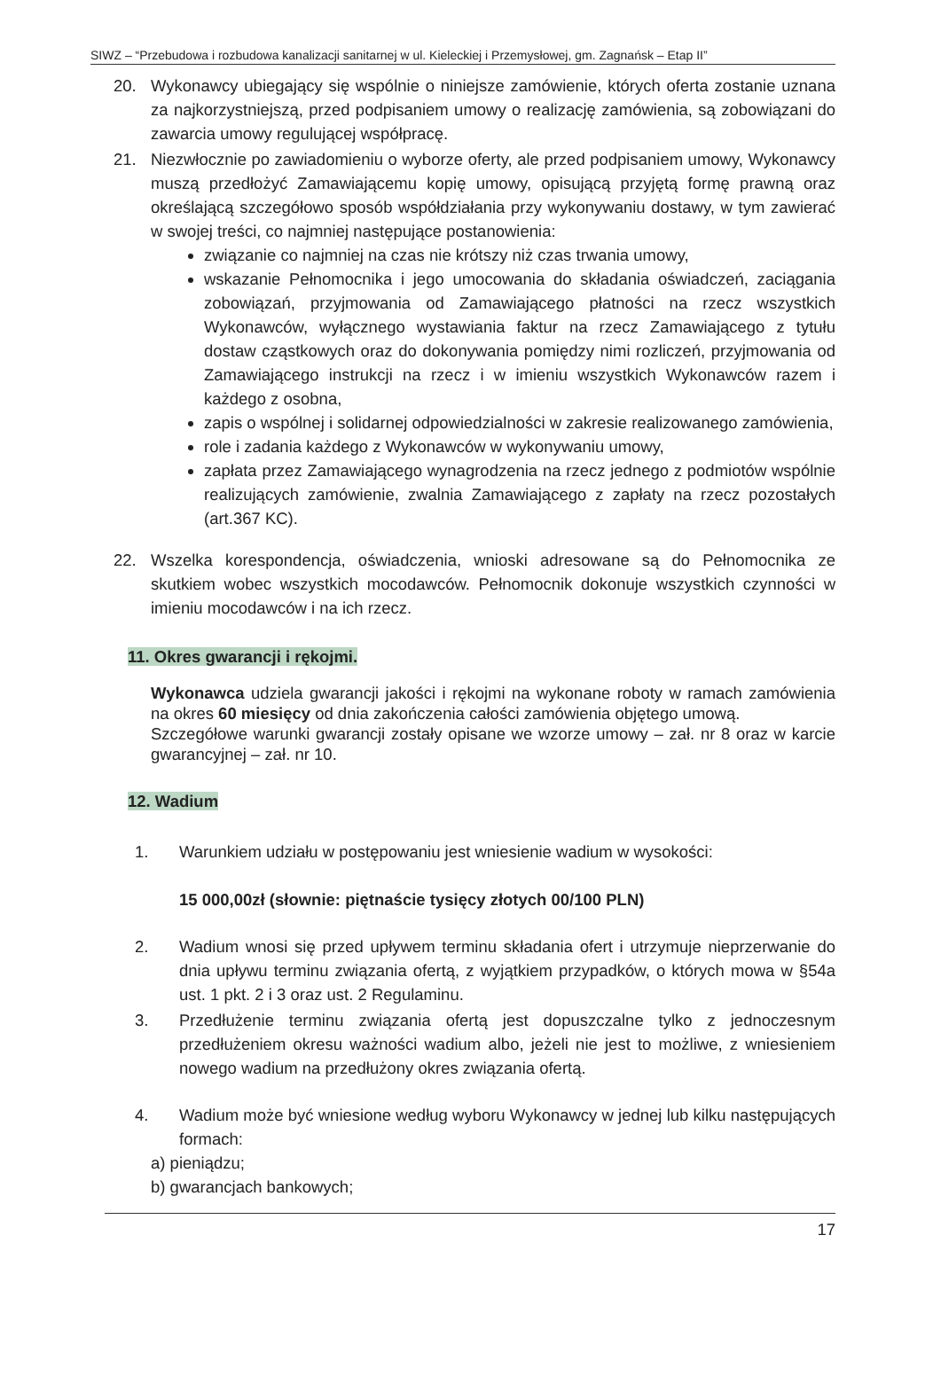SIWZ – “Przebudowa i rozbudowa kanalizacji sanitarnej w ul. Kieleckiej i Przemysłowej, gm. Zagnańsk – Etap II”
20. Wykonawcy ubiegający się wspólnie o niniejsze zamówienie, których oferta zostanie uznana za najkorzystniejszą, przed podpisaniem umowy o realizację zamówienia, są zobowiązani do zawarcia umowy regulującej współpracę.
21. Niezwłocznie po zawiadomieniu o wyborze oferty, ale przed podpisaniem umowy, Wykonawcy muszą przedłożyć Zamawiającemu kopię umowy, opisującą przyjętą formę prawną oraz określającą szczegółowo sposób współdziałania przy wykonywaniu dostawy, w tym zawierać w swojej treści, co najmniej następujące postanowienia:
związanie co najmniej na czas nie krótszy niż czas trwania umowy,
wskazanie Pełnomocnika i jego umocowania do składania oświadczeń, zaciągania zobowiązań, przyjmowania od Zamawiającego płatności na rzecz wszystkich Wykonawców, wyłącznego wystawiania faktur na rzecz Zamawiającego z tytułu dostaw cząstkowych oraz do dokonywania pomiędzy nimi rozliczeń, przyjmowania od Zamawiającego instrukcji na rzecz i w imieniu wszystkich Wykonawców razem i każdego z osobna,
zapis o wspólnej i solidarnej odpowiedzialności w zakresie realizowanego zamówienia,
role i zadania każdego z Wykonawców w wykonywaniu umowy,
zapłata przez Zamawiającego wynagrodzenia na rzecz jednego z podmiotów wspólnie realizujących zamówienie, zwalnia Zamawiającego z zapłaty na rzecz pozostałych (art.367 KC).
22. Wszelka korespondencja, oświadczenia, wnioski adresowane są do Pełnomocnika ze skutkiem wobec wszystkich mocodawców. Pełnomocnik dokonuje wszystkich czynności w imieniu mocodawców i na ich rzecz.
11. Okres gwarancji i rękojmi.
Wykonawca udziela gwarancji jakości i rękojmi na wykonane roboty w ramach zamówienia na okres 60 miesięcy od dnia zakończenia całości zamówienia objętego umową.
Szczegółowe warunki gwarancji zostały opisane we wzorze umowy – zał. nr 8 oraz w karcie gwarancyjnej – zał. nr 10.
12. Wadium
1. Warunkiem udziału w postępowaniu jest wniesienie wadium w wysokości:
15 000,00zł (słownie: piętnaście tysięcy złotych 00/100 PLN)
2. Wadium wnosi się przed upływem terminu składania ofert i utrzymuje nieprzerwanie do dnia upływu terminu związania ofertą, z wyjątkiem przypadków, o których mowa w §54a ust. 1 pkt. 2 i 3 oraz ust. 2 Regulaminu.
3. Przedłużenie terminu związania ofertą jest dopuszczalne tylko z jednoczesnym przedłużeniem okresu ważności wadium albo, jeżeli nie jest to możliwe, z wniesieniem nowego wadium na przedłużony okres związania ofertą.
4. Wadium może być wniesione według wyboru Wykonawcy w jednej lub kilku następujących formach:
a) pieniądzu;
b) gwarancjach bankowych;
17